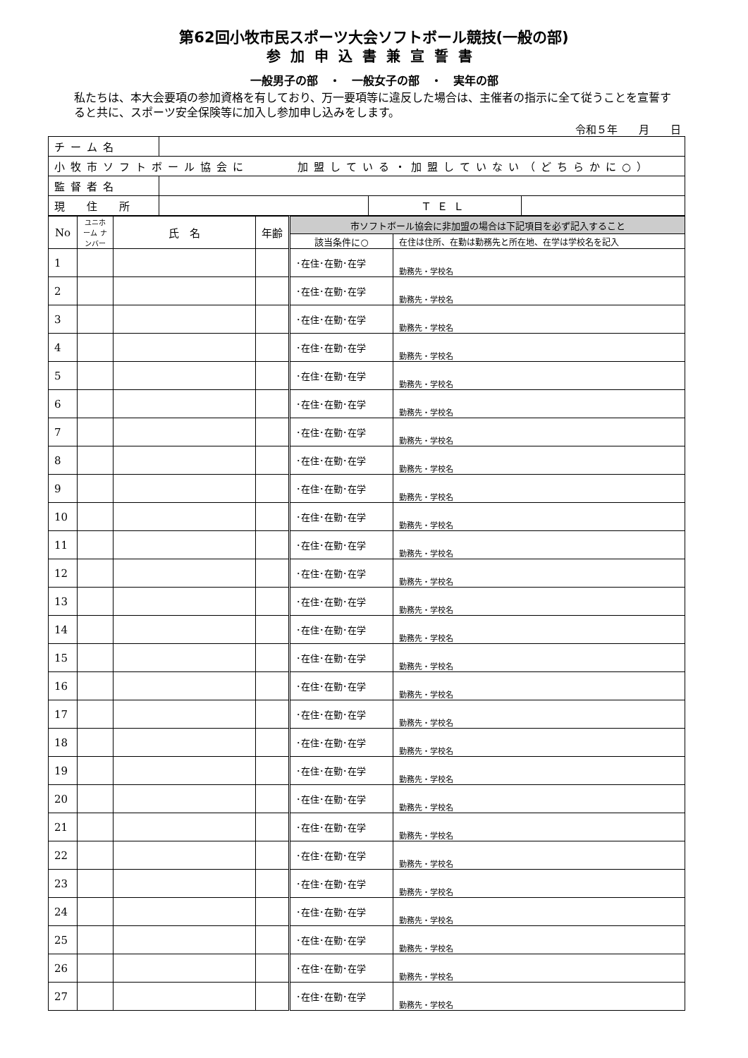第62回小牧市民スポーツ大会ソフトボール競技(一般の部)
参加申込書兼宣誓書
一般男子の部　・　一般女子の部　・　実年の部
私たちは、本大会要項の参加資格を有しており、万一要項等に違反した場合は、主催者の指示に全て従うことを宣誓すると共に、スポーツ安全保険等に加入し参加申し込みをします。
令和５年　　月　　日
| チーム名 | | | |
| 小牧市ソフトボール協会に 加盟している・加盟していない（どちらかに○） | | | |
| 監督者名 | | | |
| 現 住 所 | | ＴＥＬ | |
| No | ユニホーム ナンバー | 氏 名 | 年齢 | 市ソフトボール協会に非加盟の場合は下記項目を必ず記入すること | |
| --- | --- | --- | --- | --- | --- |
| | | | | 該当条件に○ | 在住は住所、在勤は勤務先と所在地、在学は学校名を記入 |
| 1 | | | | ･在住･在勤･在学 | 勤務先・学校名 |
| 2 | | | | ･在住･在勤･在学 | 勤務先・学校名 |
| 3 | | | | ･在住･在勤･在学 | 勤務先・学校名 |
| 4 | | | | ･在住･在勤･在学 | 勤務先・学校名 |
| 5 | | | | ･在住･在勤･在学 | 勤務先・学校名 |
| 6 | | | | ･在住･在勤･在学 | 勤務先・学校名 |
| 7 | | | | ･在住･在勤･在学 | 勤務先・学校名 |
| 8 | | | | ･在住･在勤･在学 | 勤務先・学校名 |
| 9 | | | | ･在住･在勤･在学 | 勤務先・学校名 |
| 10 | | | | ･在住･在勤･在学 | 勤務先・学校名 |
| 11 | | | | ･在住･在勤･在学 | 勤務先・学校名 |
| 12 | | | | ･在住･在勤･在学 | 勤務先・学校名 |
| 13 | | | | ･在住･在勤･在学 | 勤務先・学校名 |
| 14 | | | | ･在住･在勤･在学 | 勤務先・学校名 |
| 15 | | | | ･在住･在勤･在学 | 勤務先・学校名 |
| 16 | | | | ･在住･在勤･在学 | 勤務先・学校名 |
| 17 | | | | ･在住･在勤･在学 | 勤務先・学校名 |
| 18 | | | | ･在住･在勤･在学 | 勤務先・学校名 |
| 19 | | | | ･在住･在勤･在学 | 勤務先・学校名 |
| 20 | | | | ･在住･在勤･在学 | 勤務先・学校名 |
| 21 | | | | ･在住･在勤･在学 | 勤務先・学校名 |
| 22 | | | | ･在住･在勤･在学 | 勤務先・学校名 |
| 23 | | | | ･在住･在勤･在学 | 勤務先・学校名 |
| 24 | | | | ･在住･在勤･在学 | 勤務先・学校名 |
| 25 | | | | ･在住･在勤･在学 | 勤務先・学校名 |
| 26 | | | | ･在住･在勤･在学 | 勤務先・学校名 |
| 27 | | | | ･在住･在勤･在学 | 勤務先・学校名 |